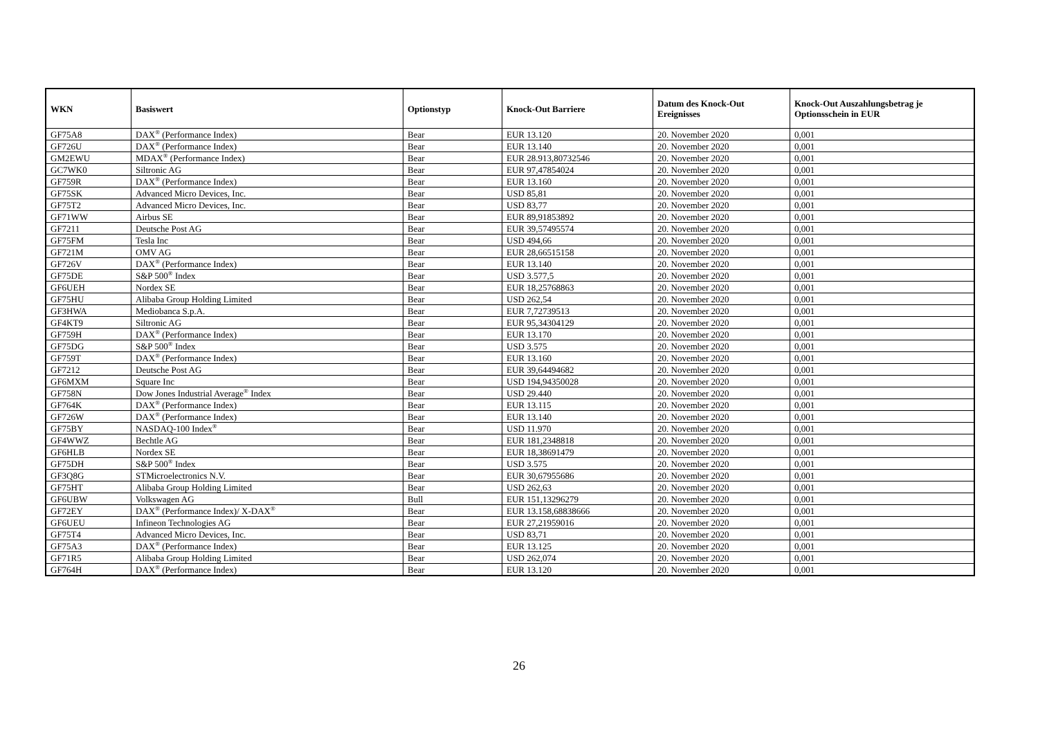| WKN | Basiswert | Optionstyp | Knock-Out Barriere | Datum des Knock-Out Ereignisses | Knock-Out Auszahlungsbetrag je Optionsschein in EUR |
| --- | --- | --- | --- | --- | --- |
| GF75A8 | DAX<sup>®</sup> (Performance Index) | Bear | EUR 13.120 | 20. November 2020 | 0,001 |
| GF726U | DAX<sup>®</sup> (Performance Index) | Bear | EUR 13.140 | 20. November 2020 | 0,001 |
| GM2EWU | MDAX<sup>®</sup> (Performance Index) | Bear | EUR 28.913,80732546 | 20. November 2020 | 0,001 |
| GC7WK0 | Siltronic AG | Bear | EUR 97,47854024 | 20. November 2020 | 0,001 |
| GF759R | DAX<sup>®</sup> (Performance Index) | Bear | EUR 13.160 | 20. November 2020 | 0,001 |
| GF75SK | Advanced Micro Devices, Inc. | Bear | USD 85,81 | 20. November 2020 | 0,001 |
| GF75T2 | Advanced Micro Devices, Inc. | Bear | USD 83,77 | 20. November 2020 | 0,001 |
| GF71WW | Airbus SE | Bear | EUR 89,91853892 | 20. November 2020 | 0,001 |
| GF7211 | Deutsche Post AG | Bear | EUR 39,57495574 | 20. November 2020 | 0,001 |
| GF75FM | Tesla Inc | Bear | USD 494,66 | 20. November 2020 | 0,001 |
| GF721M | OMV AG | Bear | EUR 28,66515158 | 20. November 2020 | 0,001 |
| GF726V | DAX<sup>®</sup> (Performance Index) | Bear | EUR 13.140 | 20. November 2020 | 0,001 |
| GF75DE | S&P 500<sup>®</sup> Index | Bear | USD 3.577,5 | 20. November 2020 | 0,001 |
| GF6UEH | Nordex SE | Bear | EUR 18,25768863 | 20. November 2020 | 0,001 |
| GF75HU | Alibaba Group Holding Limited | Bear | USD 262,54 | 20. November 2020 | 0,001 |
| GF3HWA | Mediobanca S.p.A. | Bear | EUR 7,72739513 | 20. November 2020 | 0,001 |
| GF4KT9 | Siltronic AG | Bear | EUR 95,34304129 | 20. November 2020 | 0,001 |
| GF759H | DAX<sup>®</sup> (Performance Index) | Bear | EUR 13.170 | 20. November 2020 | 0,001 |
| GF75DG | S&P 500<sup>®</sup> Index | Bear | USD 3.575 | 20. November 2020 | 0,001 |
| GF759T | DAX<sup>®</sup> (Performance Index) | Bear | EUR 13.160 | 20. November 2020 | 0,001 |
| GF7212 | Deutsche Post AG | Bear | EUR 39,64494682 | 20. November 2020 | 0,001 |
| GF6MXM | Square Inc | Bear | USD 194,94350028 | 20. November 2020 | 0,001 |
| GF758N | Dow Jones Industrial Average<sup>®</sup> Index | Bear | USD 29.440 | 20. November 2020 | 0,001 |
| GF764K | DAX<sup>®</sup> (Performance Index) | Bear | EUR 13.115 | 20. November 2020 | 0,001 |
| GF726W | DAX<sup>®</sup> (Performance Index) | Bear | EUR 13.140 | 20. November 2020 | 0,001 |
| GF75BY | NASDAQ-100 Index<sup>®</sup> | Bear | USD 11.970 | 20. November 2020 | 0,001 |
| GF4WWZ | Bechtle AG | Bear | EUR 181,2348818 | 20. November 2020 | 0,001 |
| GF6HLB | Nordex SE | Bear | EUR 18,38691479 | 20. November 2020 | 0,001 |
| GF75DH | S&P 500<sup>®</sup> Index | Bear | USD 3.575 | 20. November 2020 | 0,001 |
| GF3Q8G | STMicroelectronics N.V. | Bear | EUR 30,67955686 | 20. November 2020 | 0,001 |
| GF75HT | Alibaba Group Holding Limited | Bear | USD 262,63 | 20. November 2020 | 0,001 |
| GF6UBW | Volkswagen AG | Bull | EUR 151,13296279 | 20. November 2020 | 0,001 |
| GF72EY | DAX<sup>®</sup> (Performance Index)/ X-DAX<sup>®</sup> | Bear | EUR 13.158,68838666 | 20. November 2020 | 0,001 |
| GF6UEU | Infineon Technologies AG | Bear | EUR 27,21959016 | 20. November 2020 | 0,001 |
| GF75T4 | Advanced Micro Devices, Inc. | Bear | USD 83,71 | 20. November 2020 | 0,001 |
| GF75A3 | DAX<sup>®</sup> (Performance Index) | Bear | EUR 13.125 | 20. November 2020 | 0,001 |
| GF71R5 | Alibaba Group Holding Limited | Bear | USD 262,074 | 20. November 2020 | 0,001 |
| GF764H | DAX<sup>®</sup> (Performance Index) | Bear | EUR 13.120 | 20. November 2020 | 0,001 |
26